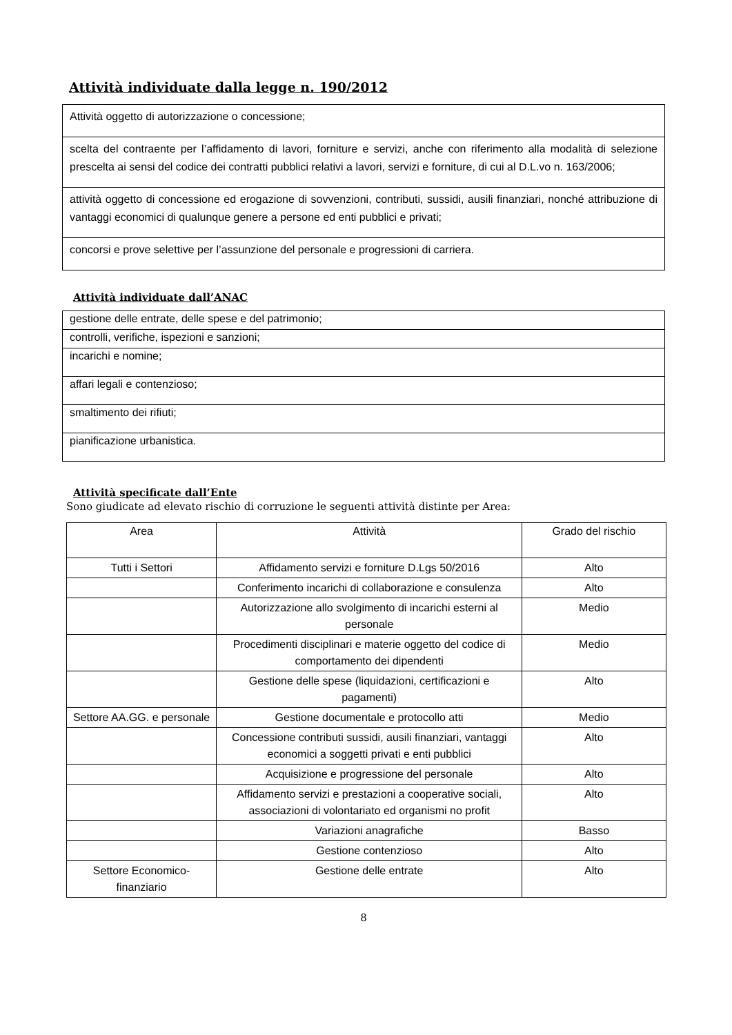Attività individuate dalla legge n. 190/2012
| Attività oggetto di autorizzazione o concessione; |
| scelta del contraente per l’affidamento di lavori, forniture e servizi, anche con riferimento alla modalità di selezione prescelta ai sensi del codice dei contratti pubblici relativi a lavori, servizi e forniture, di cui al D.L.vo n. 163/2006; |
| attività oggetto di concessione ed erogazione di sovvenzioni, contributi, sussidi, ausili finanziari, nonché attribuzione di vantaggi economici di qualunque genere a persone ed enti pubblici e privati; |
| concorsi e prove selettive per l’assunzione del personale e progressioni di carriera. |
Attività individuate dall’ANAC
| gestione delle entrate, delle spese e del patrimonio; |
| controlli, verifiche, ispezioni e sanzioni; |
| incarichi e nomine; |
| affari legali e contenzioso; |
| smaltimento dei rifiuti; |
| pianificazione urbanistica. |
Attività specificate dall’Ente
Sono giudicate ad elevato rischio di corruzione le seguenti attività distinte per Area:
| Area | Attività | Grado del rischio |
| --- | --- | --- |
| Tutti i Settori | Affidamento servizi e forniture D.Lgs 50/2016 | Alto |
| | Conferimento incarichi di collaborazione e consulenza | Alto |
| | Autorizzazione allo svolgimento di incarichi esterni al personale | Medio |
| | Procedimenti disciplinari e materie oggetto del codice di comportamento dei dipendenti | Medio |
| | Gestione delle spese (liquidazioni, certificazioni e pagamenti) | Alto |
| Settore AA.GG. e personale | Gestione documentale e protocollo atti | Medio |
| | Concessione contributi sussidi, ausili finanziari, vantaggi economici a soggetti privati e enti pubblici | Alto |
| | Acquisizione e progressione del personale | Alto |
| | Affidamento servizi e prestazioni a cooperative sociali, associazioni di volontariato ed organismi no profit | Alto |
| | Variazioni anagrafiche | Basso |
| | Gestione contenzioso | Alto |
| Settore Economico-finanziario | Gestione delle entrate | Alto |
8